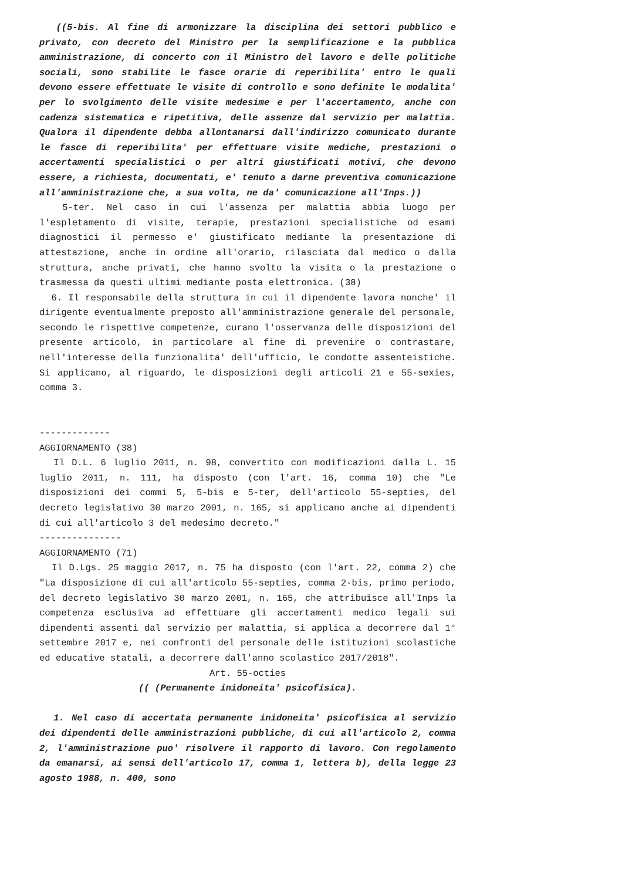((5-bis. Al fine di armonizzare la disciplina dei settori pubblico e privato, con decreto del Ministro per la semplificazione e la pubblica amministrazione, di concerto con il Ministro del lavoro e delle politiche sociali, sono stabilite le fasce orarie di reperibilita' entro le quali devono essere effettuate le visite di controllo e sono definite le modalita' per lo svolgimento delle visite medesime e per l'accertamento, anche con cadenza sistematica e ripetitiva, delle assenze dal servizio per malattia. Qualora il dipendente debba allontanarsi dall'indirizzo comunicato durante le fasce di reperibilita' per effettuare visite mediche, prestazioni o accertamenti specialistici o per altri giustificati motivi, che devono essere, a richiesta, documentati, e' tenuto a darne preventiva comunicazione all'amministrazione che, a sua volta, ne da' comunicazione all'Inps.))
5-ter. Nel caso in cui l'assenza per malattia abbia luogo per l'espletamento di visite, terapie, prestazioni specialistiche od esami diagnostici il permesso e' giustificato mediante la presentazione di attestazione, anche in ordine all'orario, rilasciata dal medico o dalla struttura, anche privati, che hanno svolto la visita o la prestazione o trasmessa da questi ultimi mediante posta elettronica. (38)
6. Il responsabile della struttura in cui il dipendente lavora nonche' il dirigente eventualmente preposto all'amministrazione generale del personale, secondo le rispettive competenze, curano l'osservanza delle disposizioni del presente articolo, in particolare al fine di prevenire o contrastare, nell'interesse della funzionalita' dell'ufficio, le condotte assenteistiche. Si applicano, al riguardo, le disposizioni degli articoli 21 e 55-sexies, comma 3.
-------------
AGGIORNAMENTO (38)
Il D.L. 6 luglio 2011, n. 98, convertito con modificazioni dalla L. 15 luglio 2011, n. 111, ha disposto (con l'art. 16, comma 10) che "Le disposizioni dei commi 5, 5-bis e 5-ter, dell'articolo 55-septies, del decreto legislativo 30 marzo 2001, n. 165, si applicano anche ai dipendenti di cui all'articolo 3 del medesimo decreto."
---------------
AGGIORNAMENTO (71)
Il D.Lgs. 25 maggio 2017, n. 75 ha disposto (con l'art. 22, comma 2) che "La disposizione di cui all'articolo 55-septies, comma 2-bis, primo periodo, del decreto legislativo 30 marzo 2001, n. 165, che attribuisce all'Inps la competenza esclusiva ad effettuare gli accertamenti medico legali sui dipendenti assenti dal servizio per malattia, si applica a decorrere dal 1° settembre 2017 e, nei confronti del personale delle istituzioni scolastiche ed educative statali, a decorrere dall'anno scolastico 2017/2018".
Art. 55-octies
(( (Permanente inidoneita' psicofisica).
1. Nel caso di accertata permanente inidoneita' psicofisica al servizio dei dipendenti delle amministrazioni pubbliche, di cui all'articolo 2, comma 2, l'amministrazione puo' risolvere il rapporto di lavoro. Con regolamento da emanarsi, ai sensi dell'articolo 17, comma 1, lettera b), della legge 23 agosto 1988, n. 400, sono